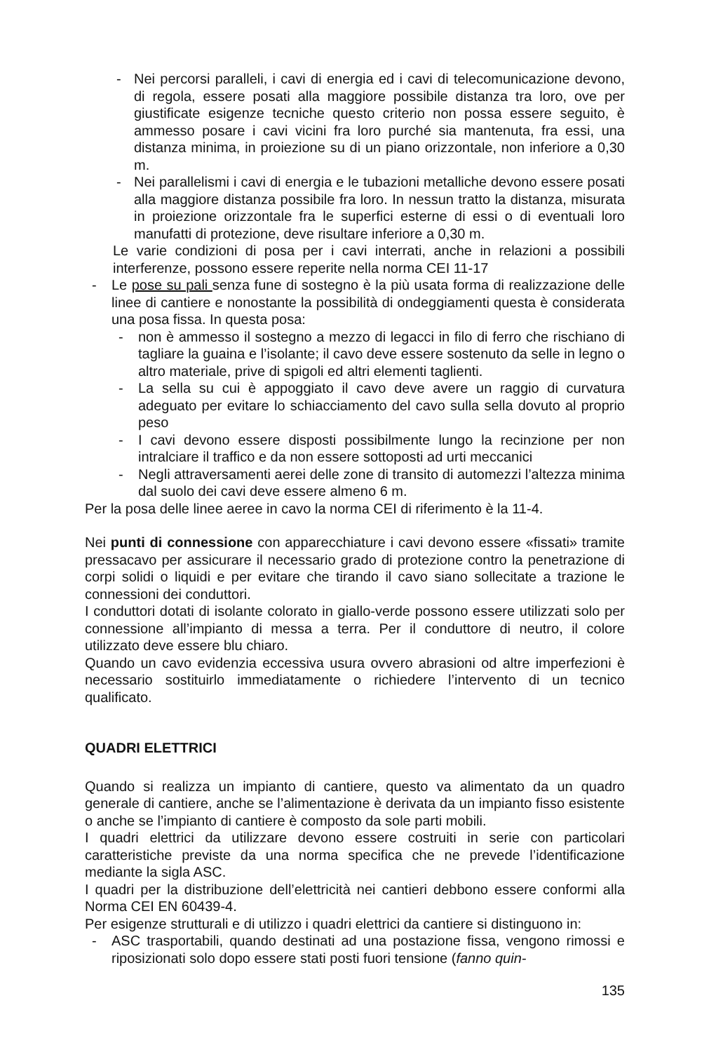- Nei percorsi paralleli, i cavi di energia ed i cavi di telecomunicazione devono, di regola, essere posati alla maggiore possibile distanza tra loro, ove per giustificate esigenze tecniche questo criterio non possa essere seguito, è ammesso posare i cavi vicini fra loro purché sia mantenuta, fra essi, una distanza minima, in proiezione su di un piano orizzontale, non inferiore a 0,30 m.
- Nei parallelismi i cavi di energia e le tubazioni metalliche devono essere posati alla maggiore distanza possibile fra loro. In nessun tratto la distanza, misurata in proiezione orizzontale fra le superfici esterne di essi o di eventuali loro manufatti di protezione, deve risultare inferiore a 0,30 m.
Le varie condizioni di posa per i cavi interrati, anche in relazioni a possibili interferenze, possono essere reperite nella norma CEI 11-17
- Le pose su pali senza fune di sostegno è la più usata forma di realizzazione delle linee di cantiere e nonostante la possibilità di ondeggiamenti questa è considerata una posa fissa. In questa posa:
- non è ammesso il sostegno a mezzo di legacci in filo di ferro che rischiano di tagliare la guaina e l’isolante; il cavo deve essere sostenuto da selle in legno o altro materiale, prive di spigoli ed altri elementi taglienti.
- La sella su cui è appoggiato il cavo deve avere un raggio di curvatura adeguato per evitare lo schiacciamento del cavo sulla sella dovuto al proprio peso
- I cavi devono essere disposti possibilmente lungo la recinzione per non intralciare il traffico e da non essere sottoposti ad urti meccanici
- Negli attraversamenti aerei delle zone di transito di automezzi l’altezza minima dal suolo dei cavi deve essere almeno 6 m.
Per la posa delle linee aeree in cavo la norma CEI di riferimento è la 11-4.
Nei punti di connessione con apparecchiature i cavi devono essere «fissati» tramite pressacavo per assicurare il necessario grado di protezione contro la penetrazione di corpi solidi o liquidi e per evitare che tirando il cavo siano sollecitate a trazione le connessioni dei conduttori.
I conduttori dotati di isolante colorato in giallo-verde possono essere utilizzati solo per connessione all’impianto di messa a terra. Per il conduttore di neutro, il colore utilizzato deve essere blu chiaro.
Quando un cavo evidenzia eccessiva usura ovvero abrasioni od altre imperfezioni è necessario sostituirlo immediatamente o richiedere l’intervento di un tecnico qualificato.
QUADRI ELETTRICI
Quando si realizza un impianto di cantiere, questo va alimentato da un quadro generale di cantiere, anche se l’alimentazione è derivata da un impianto fisso esistente o anche se l’impianto di cantiere è composto da sole parti mobili.
I quadri elettrici da utilizzare devono essere costruiti in serie con particolari caratteristiche previste da una norma specifica che ne prevede l’identificazione mediante la sigla ASC.
I quadri per la distribuzione dell’elettricità nei cantieri debbono essere conformi alla Norma CEI EN 60439-4.
Per esigenze strutturali e di utilizzo i quadri elettrici da cantiere si distinguono in:
- ASC trasportabili, quando destinati ad una postazione fissa, vengono rimossi e riposizionati solo dopo essere stati posti fuori tensione (fanno quin-
135